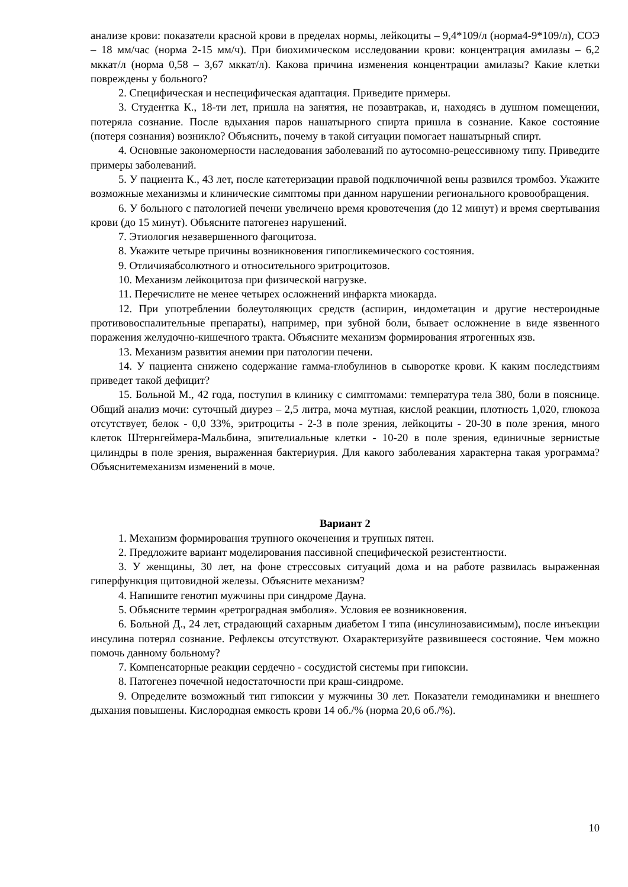анализе крови: показатели красной крови в пределах нормы, лейкоциты – 9,4*109/л (норма4-9*109/л), СОЭ – 18 мм/час (норма 2-15 мм/ч). При биохимическом исследовании крови: концентрация амилазы – 6,2 мккат/л (норма 0,58 – 3,67 мккат/л). Какова причина изменения концентрации амилазы? Какие клетки повреждены у больного?
2. Специфическая и неспецифическая адаптация. Приведите примеры.
3. Студентка К., 18-ти лет, пришла на занятия, не позавтракав, и, находясь в душном помещении, потеряла сознание. После вдыхания паров нашатырного спирта пришла в сознание. Какое состояние (потеря сознания) возникло? Объяснить, почему в такой ситуации помогает нашатырный спирт.
4. Основные закономерности наследования заболеваний по аутосомно-рецессивному типу. Приведите примеры заболеваний.
5. У пациента К., 43 лет, после катетеризации правой подключичной вены развился тромбоз. Укажите возможные механизмы и клинические симптомы при данном нарушении регионального кровообращения.
6. У больного с патологией печени увеличено время кровотечения (до 12 минут) и время свертывания крови (до 15 минут). Объясните патогенез нарушений.
7. Этиология незавершенного фагоцитоза.
8. Укажите четыре причины возникновения гипогликемического состояния.
9. Отличияабсолютного и относительного эритроцитозов.
10. Механизм лейкоцитоза при физической нагрузке.
11. Перечислите не менее четырех осложнений инфаркта миокарда.
12. При употреблении болеутоляющих средств (аспирин, индометацин и другие нестероидные противовоспалительные препараты), например, при зубной боли, бывает осложнение в виде язвенного поражения желудочно-кишечного тракта. Объясните механизм формирования ятрогенных язв.
13. Механизм развития анемии при патологии печени.
14. У пациента снижено содержание гамма-глобулинов в сыворотке крови. К каким последствиям приведет такой дефицит?
15. Больной М., 42 года, поступил в клинику с симптомами: температура тела 380, боли в пояснице. Общий анализ мочи: суточный диурез – 2,5 литра, моча мутная, кислой реакции, плотность 1,020, глюкоза отсутствует, белок - 0,0 33%, эритроциты - 2-3 в поле зрения, лейкоциты - 20-30 в поле зрения, много клеток Штернгеймера-Мальбина, эпителиальные клетки - 10-20 в поле зрения, единичные зернистые цилиндры в поле зрения, выраженная бактериурия. Для какого заболевания характерна такая урограмма? Объяснитемеханизм изменений в моче.
Вариант 2
1. Механизм формирования трупного окоченения и трупных пятен.
2. Предложите вариант моделирования пассивной специфической резистентности.
3. У женщины, 30 лет, на фоне стрессовых ситуаций дома и на работе развилась выраженная гиперфункция щитовидной железы. Объясните механизм?
4. Напишите генотип мужчины при синдроме Дауна.
5. Объясните термин «ретроградная эмболия». Условия ее возникновения.
6. Больной Д., 24 лет, страдающий сахарным диабетом I типа (инсулинозависимым), после инъекции инсулина потерял сознание. Рефлексы отсутствуют. Охарактеризуйте развившееся состояние. Чем можно помочь данному больному?
7. Компенсаторные реакции сердечно - сосудистой системы при гипоксии.
8. Патогенез почечной недостаточности при краш-синдроме.
9. Определите возможный тип гипоксии у мужчины 30 лет. Показатели гемодинамики и внешнего дыхания повышены. Кислородная емкость крови 14 об./% (норма 20,6 об./%).
10